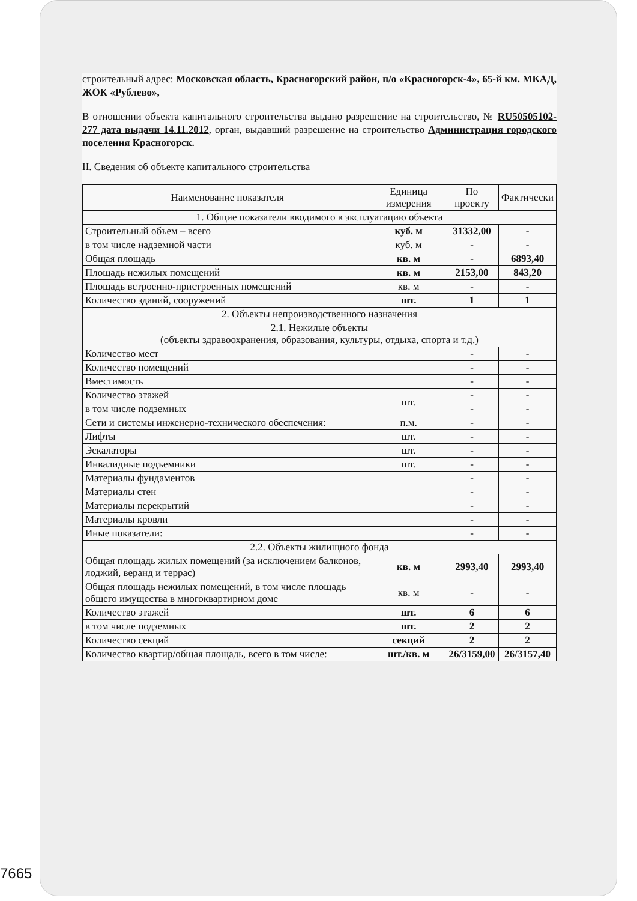строительный адрес: Московская область, Красногорский район, п/о «Красногорск-4», 65-й км. МКАД, ЖОК «Рублево»,
В отношении объекта капитального строительства выдано разрешение на строительство, № RU50505102-277 дата выдачи 14.11.2012, орган, выдавший разрешение на строительство Администрация городского поселения Красногорск.
II. Сведения об объекте капитального строительства
| Наименование показателя | Единица измерения | По проекту | Фактически |
| --- | --- | --- | --- |
| 1. Общие показатели вводимого в эксплуатацию объекта | | | |
| Строительный объем – всего | куб. м | 31332,00 | - |
| в том числе надземной части | куб. м | - | - |
| Общая площадь | кв. м | - | 6893,40 |
| Площадь нежилых помещений | кв. м | 2153,00 | 843,20 |
| Площадь встроенно-пристроенных помещений | кв. м | - | - |
| Количество зданий, сооружений | шт. | 1 | 1 |
| 2. Объекты непроизводственного назначения | | | |
| 2.1. Нежилые объекты (объекты здравоохранения, образования, культуры, отдыха, спорта и т.д.) | | | |
| Количество мест | | - | - |
| Количество помещений | | - | - |
| Вместимость | | - | - |
| Количество этажей | шт. | - | - |
| в том числе подземных | | - | - |
| Сети и системы инженерно-технического обеспечения: | п.м. | - | - |
| Лифты | шт. | - | - |
| Эскалаторы | шт. | - | - |
| Инвалидные подъемники | шт. | - | - |
| Материалы фундаментов | | - | - |
| Материалы стен | | - | - |
| Материалы перекрытий | | - | - |
| Материалы кровли | | - | - |
| Иные показатели: | | - | - |
| 2.2. Объекты жилищного фонда | | | |
| Общая площадь жилых помещений (за исключением балконов, лоджий, веранд и террас) | кв. м | 2993,40 | 2993,40 |
| Общая площадь нежилых помещений, в том числе площадь общего имущества в многоквартирном доме | кв. м | - | - |
| Количество этажей | шт. | 6 | 6 |
| в том числе подземных | шт. | 2 | 2 |
| Количество секций | секций | 2 | 2 |
| Количество квартир/общая площадь, всего в том числе: | шт./кв. м | 26/3159,00 | 26/3157,40 |
7665